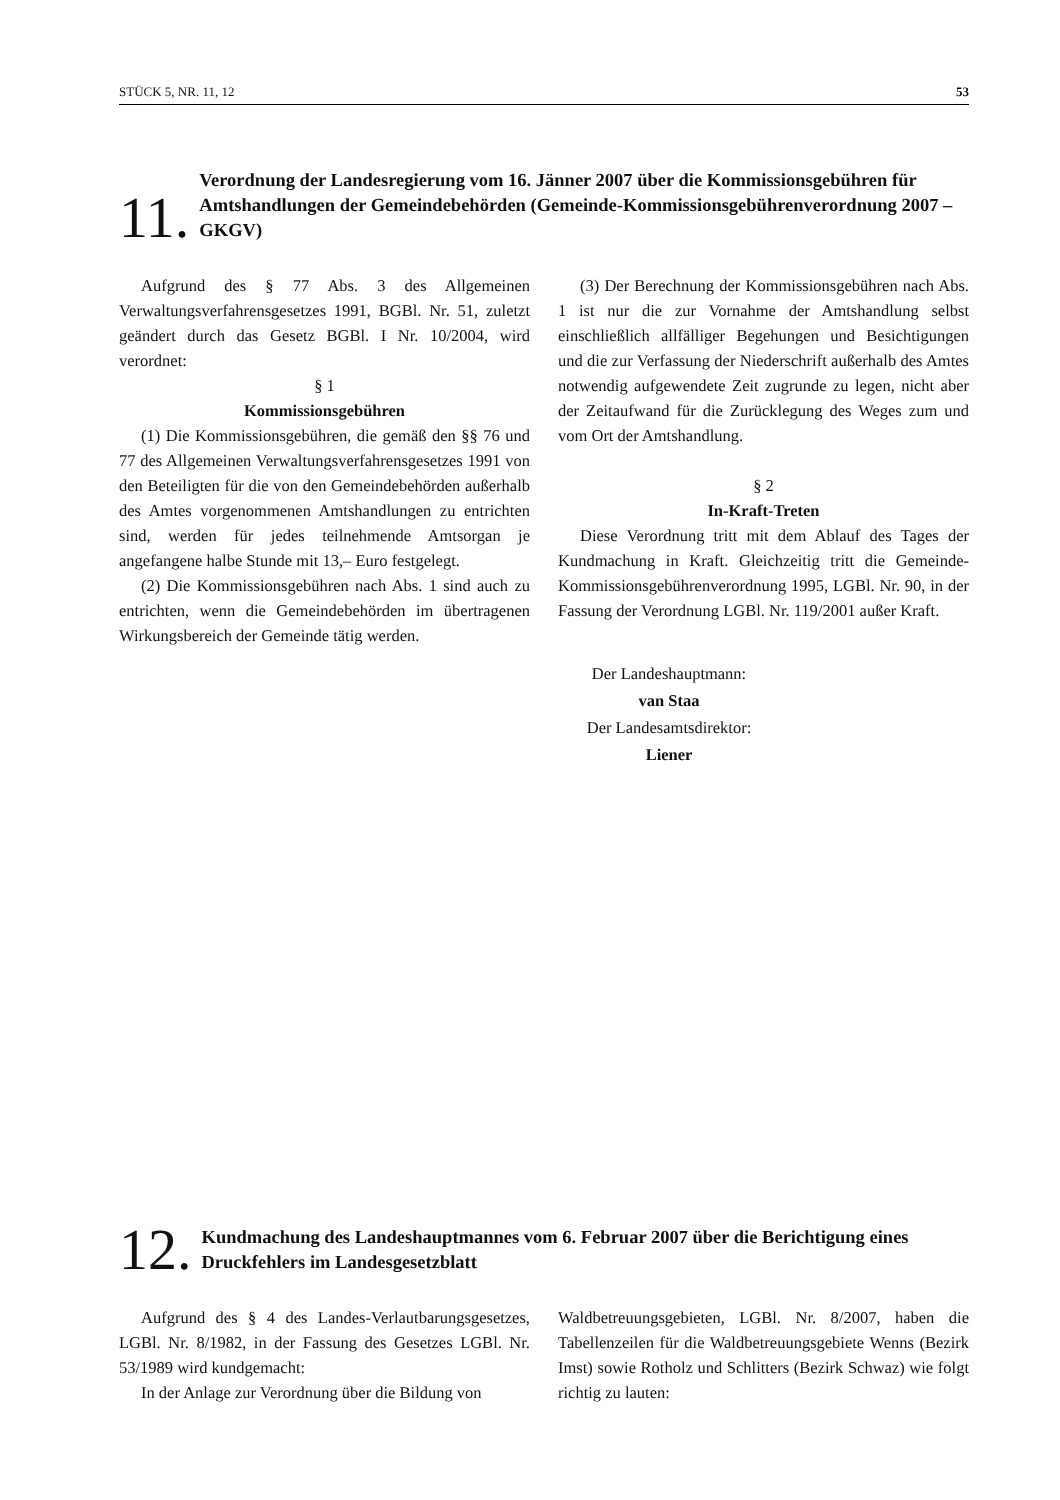STÜCK 5, NR. 11, 12 53
11.
Verordnung der Landesregierung vom 16. Jänner 2007 über die Kommissionsgebühren für Amtshandlungen der Gemeindebehörden (Gemeinde-Kommissionsgebührenverordnung 2007 – GKGV)
Aufgrund des § 77 Abs. 3 des Allgemeinen Verwaltungsverfahrensgesetzes 1991, BGBl. Nr. 51, zuletzt geändert durch das Gesetz BGBl. I Nr. 10/2004, wird verordnet:
§ 1
Kommissionsgebühren
(1) Die Kommissionsgebühren, die gemäß den §§ 76 und 77 des Allgemeinen Verwaltungsverfahrensgesetzes 1991 von den Beteiligten für die von den Gemeindebehörden außerhalb des Amtes vorgenommenen Amtshandlungen zu entrichten sind, werden für jedes teilnehmende Amtsorgan je angefangene halbe Stunde mit 13,– Euro festgelegt.
(2) Die Kommissionsgebühren nach Abs. 1 sind auch zu entrichten, wenn die Gemeindebehörden im übertragenen Wirkungsbereich der Gemeinde tätig werden.
(3) Der Berechnung der Kommissionsgebühren nach Abs. 1 ist nur die zur Vornahme der Amtshandlung selbst einschließlich allfälliger Begehungen und Besichtigungen und die zur Verfassung der Niederschrift außerhalb des Amtes notwendig aufgewendete Zeit zugrunde zu legen, nicht aber der Zeitaufwand für die Zurücklegung des Weges zum und vom Ort der Amtshandlung.
§ 2
In-Kraft-Treten
Diese Verordnung tritt mit dem Ablauf des Tages der Kundmachung in Kraft. Gleichzeitig tritt die Gemeinde-Kommissionsgebührenverordnung 1995, LGBl. Nr. 90, in der Fassung der Verordnung LGBl. Nr. 119/2001 außer Kraft.
Der Landeshauptmann:
van Staa
Der Landesamtsdirektor:
Liener
12.
Kundmachung des Landeshauptmannes vom 6. Februar 2007 über die Berichtigung eines Druckfehlers im Landesgesetzblatt
Aufgrund des § 4 des Landes-Verlautbarungsgesetzes, LGBl. Nr. 8/1982, in der Fassung des Gesetzes LGBl. Nr. 53/1989 wird kundgemacht:
In der Anlage zur Verordnung über die Bildung von
Waldbetreuungsgebieten, LGBl. Nr. 8/2007, haben die Tabellenzeilen für die Waldbetreuungsgebiete Wenns (Bezirk Imst) sowie Rotholz und Schlitters (Bezirk Schwaz) wie folgt richtig zu lauten: